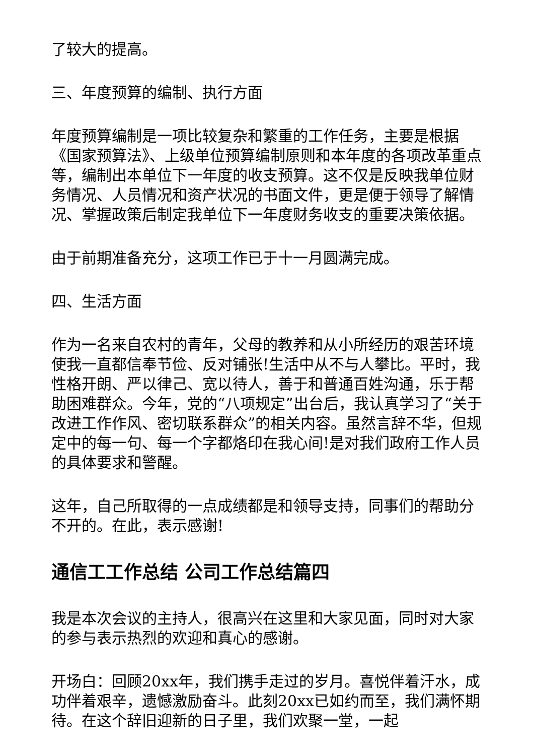了较大的提高。
三、年度预算的编制、执行方面
年度预算编制是一项比较复杂和繁重的工作任务，主要是根据《国家预算法》、上级单位预算编制原则和本年度的各项改革重点等，编制出本单位下一年度的收支预算。这不仅是反映我单位财务情况、人员情况和资产状况的书面文件，更是便于领导了解情况、掌握政策后制定我单位下一年度财务收支的重要决策依据。
由于前期准备充分，这项工作已于十一月圆满完成。
四、生活方面
作为一名来自农村的青年，父母的教养和从小所经历的艰苦环境使我一直都信奉节俭、反对铺张!生活中从不与人攀比。平时，我性格开朗、严以律己、宽以待人，善于和普通百姓沟通，乐于帮助困难群众。今年，党的“八项规定”出台后，我认真学习了“关于改进工作作风、密切联系群众”的相关内容。虽然言辞不华，但规定中的每一句、每一个字都烙印在我心间!是对我们政府工作人员的具体要求和警醒。
这年，自己所取得的一点成绩都是和领导支持，同事们的帮助分不开的。在此，表示感谢!
通信工工作总结 公司工作总结篇四
我是本次会议的主持人，很高兴在这里和大家见面，同时对大家的参与表示热烈的欢迎和真心的感谢。
开场白：回顾20xx年，我们携手走过的岁月。喜悦伴着汗水，成功伴着艰辛，遗憾激励奋斗。此刻20xx已如约而至，我们满怀期待。在这个辞旧迎新的日子里，我们欢聚一堂，一起